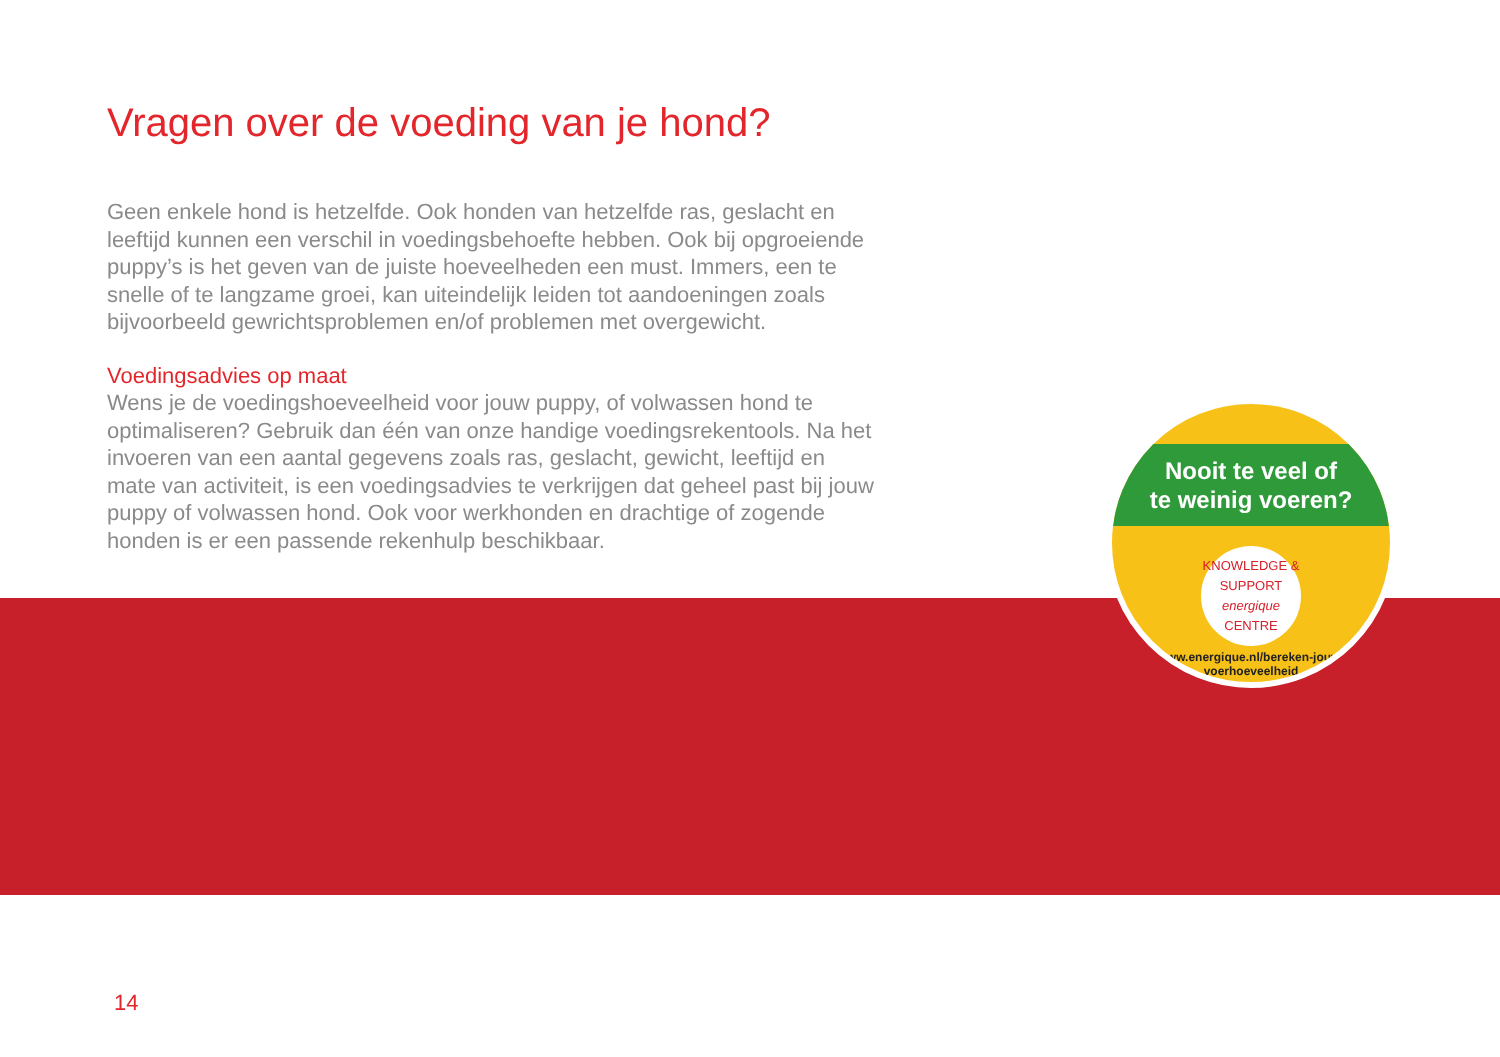Vragen over de voeding van je hond?
Geen enkele hond is hetzelfde. Ook honden van hetzelfde ras, geslacht en leeftijd kunnen een verschil in voedingsbehoefte hebben. Ook bij opgroeiende puppy’s is het geven van de juiste hoeveelheden een must. Immers, een te snelle of te langzame groei, kan uiteindelijk leiden tot aandoeningen zoals bijvoorbeeld gewrichtsproblemen en/of problemen met overgewicht.
Voedingsadvies op maat
Wens je de voedingshoeveelheid voor jouw puppy, of volwassen hond te optimaliseren? Gebruik dan één van onze handige voedingsrekentools. Na het invoeren van een aantal gegevens zoals ras, geslacht, gewicht, leeftijd en mate van activiteit, is een voedingsadvies te verkrijgen dat geheel past bij jouw puppy of volwassen hond. Ook voor werkhonden en drachtige of zogende honden is er een passende rekenhulp beschikbaar.
Nooit te veel of
te weinig voeren?
KNOWLEDGE & SUPPORT
energique
CENTRE
www.energique.nl/bereken-jouw-voerhoeveelheid
14